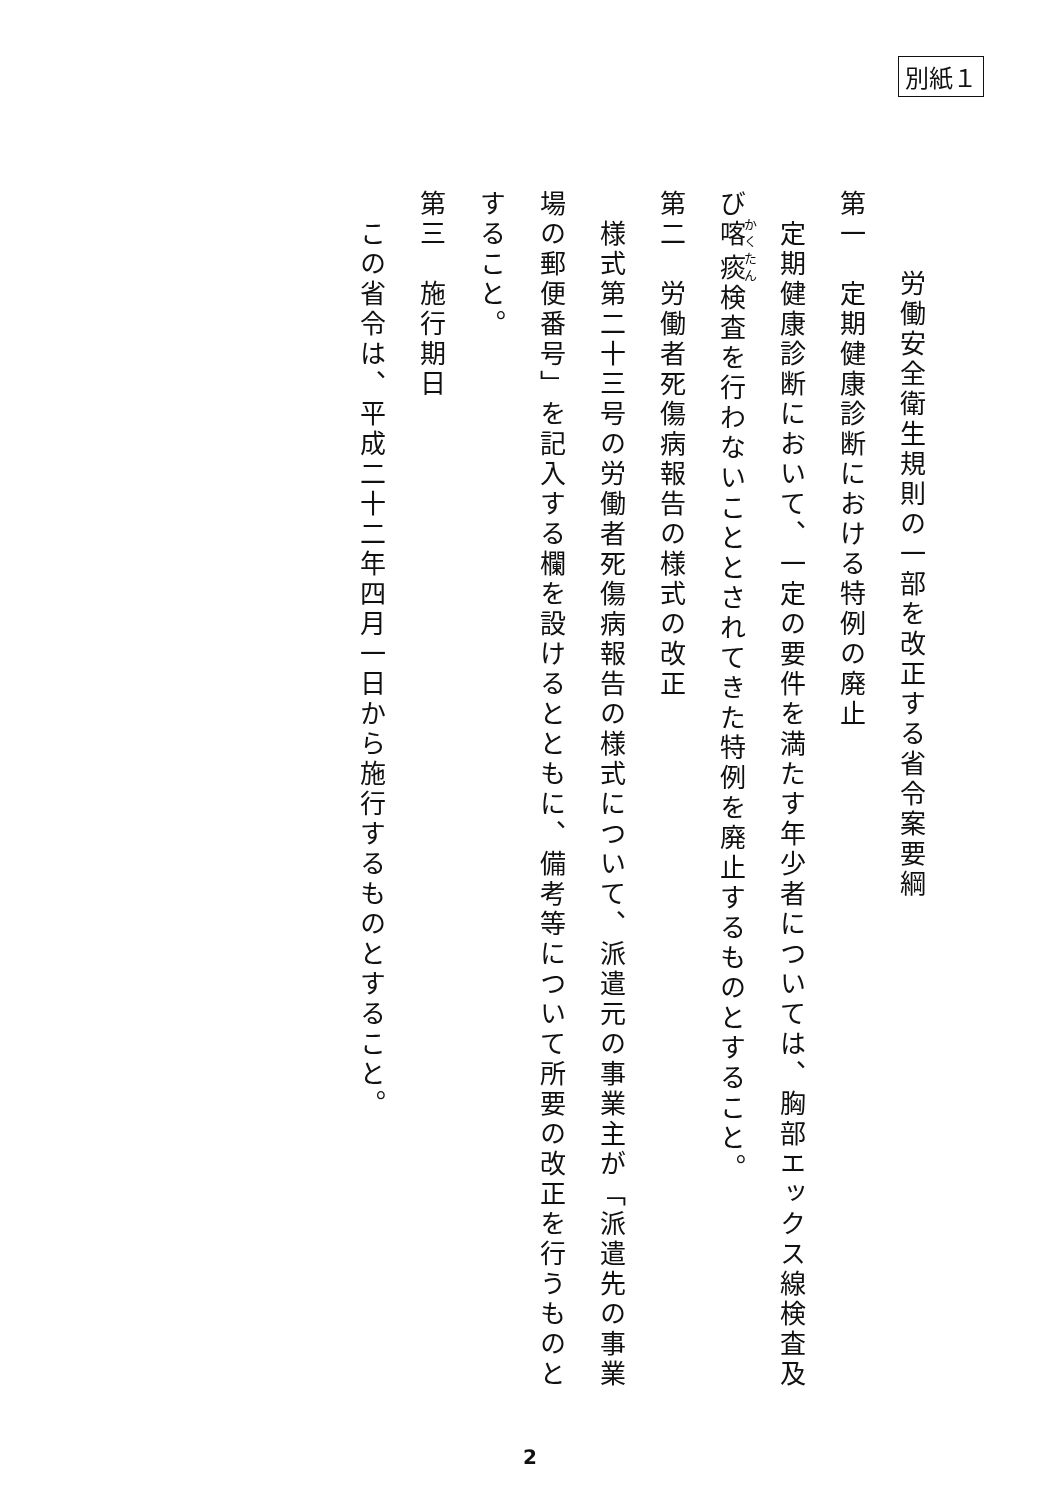別紙１
　　労働安全衛生規則の一部を改正する省令案要綱
第一　定期健康診断における特例の廃止
　定期健康診断において、一定の要件を満たす年少者については、胸部エックス線検査及び喀痰検査を行わないこととされてきた特例を廃止するものとすること。
第二　労働者死傷病報告の様式の改正
　様式第二十三号の労働者死傷病報告の様式について、派遣元の事業主が「派遣先の事業場の郵便番号」を記入する欄を設けるとともに、備考等について所要の改正を行うものとすること。
第三　施行期日
　この省令は、平成二十二年四月一日から施行するものとすること。
2